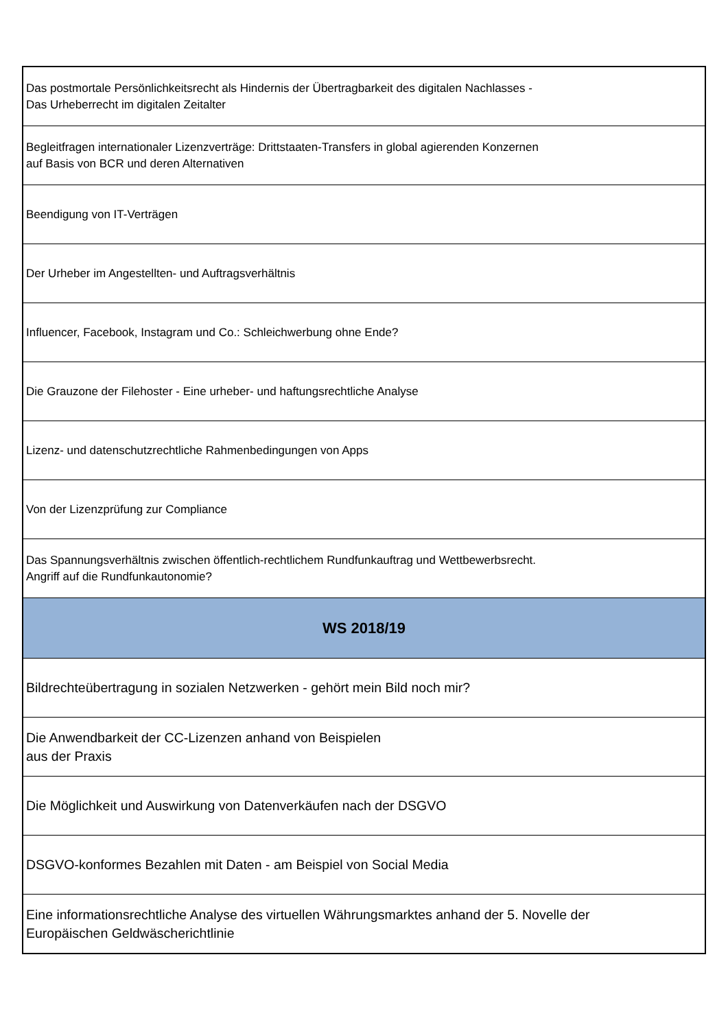| Das postmortale Persönlichkeitsrecht als Hindernis der Übertragbarkeit des digitalen Nachlasses - Das Urheberrecht im digitalen Zeitalter |
| Begleitfragen internationaler Lizenzverträge: Drittstaaten-Transfers in global agierenden Konzernen auf Basis von BCR und deren Alternativen |
| Beendigung von IT-Verträgen |
| Der Urheber im Angestellten- und Auftragsverhältnis |
| Influencer, Facebook, Instagram und Co.: Schleichwerbung ohne Ende? |
| Die Grauzone der Filehoster - Eine urheber- und haftungsrechtliche Analyse |
| Lizenz- und datenschutzrechtliche Rahmenbedingungen von Apps |
| Von der Lizenzprüfung zur Compliance |
| Das Spannungsverhältnis zwischen öffentlich-rechtlichem Rundfunkauftrag und Wettbewerbsrecht. Angriff auf die Rundfunkautonomie? |
| WS 2018/19 |
| Bildrechteübertragung in sozialen Netzwerken - gehört mein Bild noch mir? |
| Die Anwendbarkeit der CC-Lizenzen anhand von Beispielen aus der Praxis |
| Die Möglichkeit und Auswirkung von Datenverkäufen nach der DSGVO |
| DSGVO-konformes Bezahlen mit Daten - am Beispiel von Social Media |
| Eine informationsrechtliche Analyse des virtuellen Währungsmarktes anhand der 5. Novelle der Europäischen Geldwäscherichtlinie |